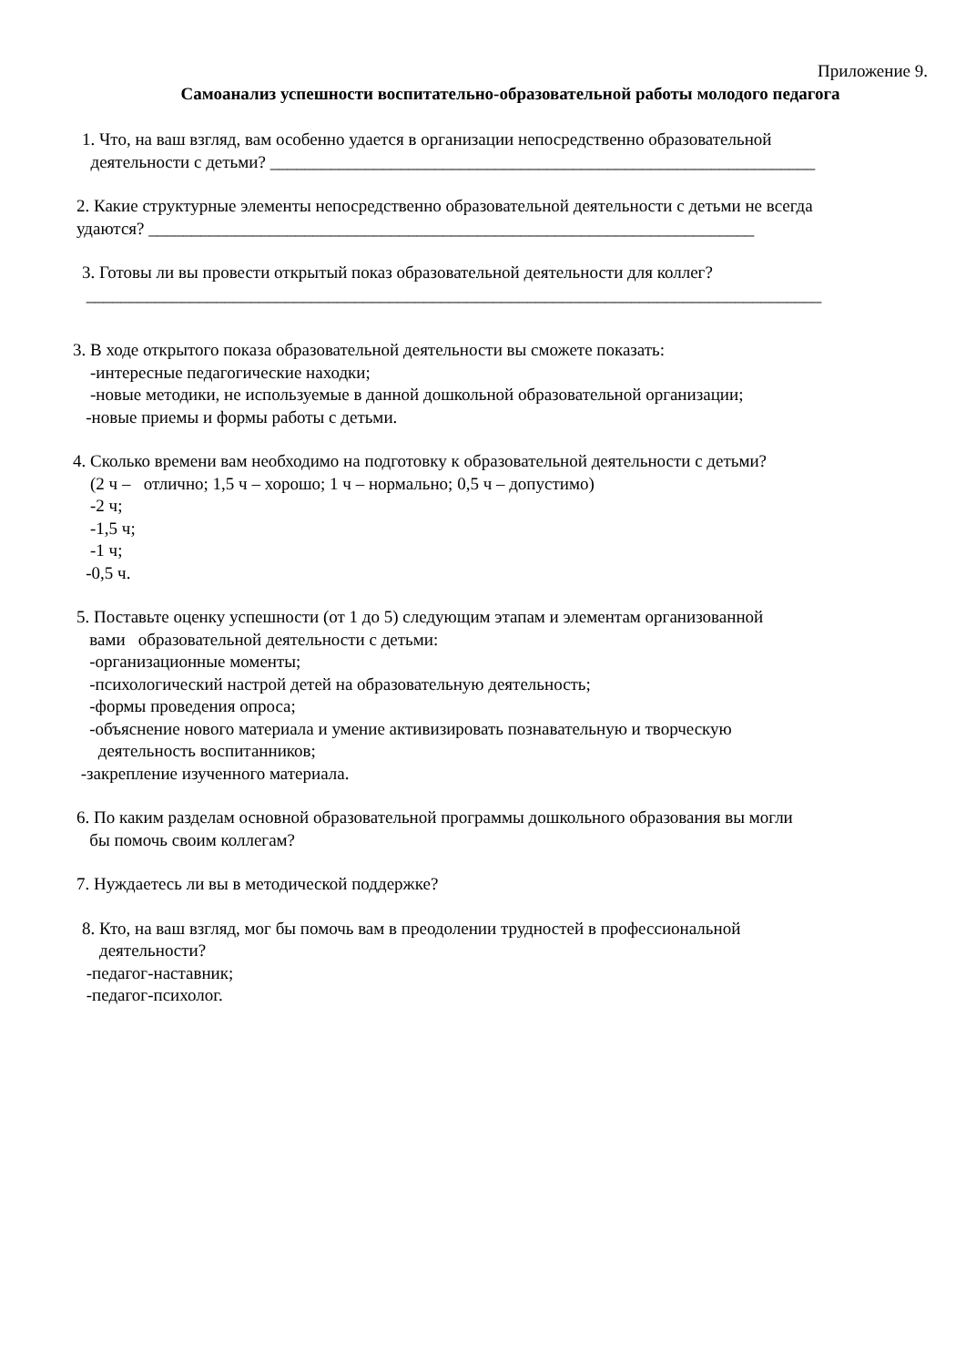Приложение 9.
Самоанализ успешности воспитательно-образовательной работы молодого педагога
1. Что, на ваш взгляд, вам особенно удается в организации непосредственно образовательной
деятельности с детьми? _______________________________________________________________
2. Какие структурные элементы непосредственно образовательной деятельности с детьми не всегда
удаются? ______________________________________________________________________
3. Готовы ли вы провести открытый показ образовательной деятельности для коллег?
_____________________________________________________________________________________
3. В ходе открытого показа образовательной деятельности вы сможете показать:
-интересные педагогические находки;
-новые методики, не используемые в данной дошкольной образовательной организации;
-новые приемы и формы работы с детьми.
4. Сколько времени вам необходимо на подготовку к образовательной деятельности с детьми?
(2 ч – отлично; 1,5 ч – хорошо; 1 ч – нормально; 0,5 ч – допустимо)
-2 ч;
-1,5 ч;
-1 ч;
-0,5 ч.
5. Поставьте оценку успешности (от 1 до 5) следующим этапам и элементам организованной
вами образовательной деятельности с детьми:
-организационные моменты;
-психологический настрой детей на образовательную деятельность;
-формы проведения опроса;
-объяснение нового материала и умение активизировать познавательную и творческую
деятельность воспитанников;
-закрепление изученного материала.
6. По каким разделам основной образовательной программы дошкольного образования вы могли
бы помочь своим коллегам?
7. Нуждаетесь ли вы в методической поддержке?
8. Кто, на ваш взгляд, мог бы помочь вам в преодолении трудностей в профессиональной
деятельности?
-педагог-наставник;
-педагог-психолог.